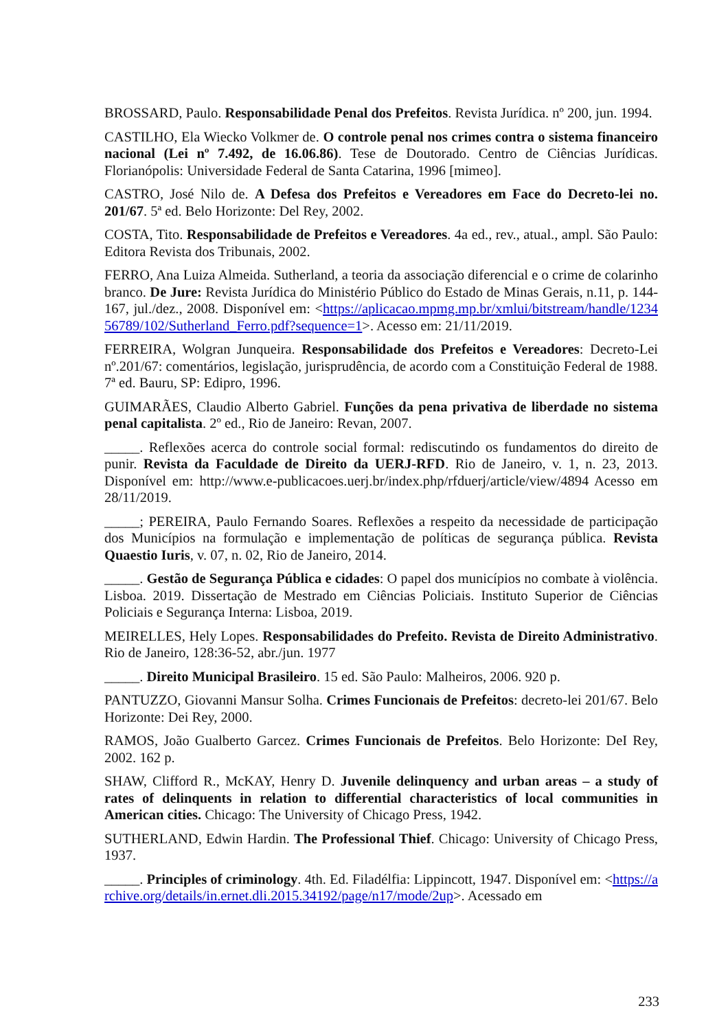BROSSARD, Paulo. Responsabilidade Penal dos Prefeitos. Revista Jurídica. nº 200, jun. 1994.
CASTILHO, Ela Wiecko Volkmer de. O controle penal nos crimes contra o sistema financeiro nacional (Lei nº 7.492, de 16.06.86). Tese de Doutorado. Centro de Ciências Jurídicas. Florianópolis: Universidade Federal de Santa Catarina, 1996 [mimeo].
CASTRO, José Nilo de. A Defesa dos Prefeitos e Vereadores em Face do Decreto-lei no. 201/67. 5ª ed. Belo Horizonte: Del Rey, 2002.
COSTA, Tito. Responsabilidade de Prefeitos e Vereadores. 4a ed., rev., atual., ampl. São Paulo: Editora Revista dos Tribunais, 2002.
FERRO, Ana Luiza Almeida. Sutherland, a teoria da associação diferencial e o crime de colarinho branco. De Jure: Revista Jurídica do Ministério Público do Estado de Minas Gerais, n.11, p. 144-167, jul./dez., 2008. Disponível em: <https://aplicacao.mpmg.mp.br/xmlui/bitstream/handle/123456789/102/Sutherland_Ferro.pdf?sequence=1>. Acesso em: 21/11/2019.
FERREIRA, Wolgran Junqueira. Responsabilidade dos Prefeitos e Vereadores: Decreto-Lei nº.201/67: comentários, legislação, jurisprudência, de acordo com a Constituição Federal de 1988. 7ª ed. Bauru, SP: Edipro, 1996.
GUIMARÃES, Claudio Alberto Gabriel. Funções da pena privativa de liberdade no sistema penal capitalista. 2º ed., Rio de Janeiro: Revan, 2007.
_____. Reflexões acerca do controle social formal: rediscutindo os fundamentos do direito de punir. Revista da Faculdade de Direito da UERJ-RFD. Rio de Janeiro, v. 1, n. 23, 2013. Disponível em: http://www.e-publicacoes.uerj.br/index.php/rfduerj/article/view/4894 Acesso em 28/11/2019.
_____; PEREIRA, Paulo Fernando Soares. Reflexões a respeito da necessidade de participação dos Municípios na formulação e implementação de políticas de segurança pública. Revista Quaestio Iuris, v. 07, n. 02, Rio de Janeiro, 2014.
_____. Gestão de Segurança Pública e cidades: O papel dos municípios no combate à violência. Lisboa. 2019. Dissertação de Mestrado em Ciências Policiais. Instituto Superior de Ciências Policiais e Segurança Interna: Lisboa, 2019.
MEIRELLES, Hely Lopes. Responsabilidades do Prefeito. Revista de Direito Administrativo. Rio de Janeiro, 128:36-52, abr./jun. 1977
_____. Direito Municipal Brasileiro. 15 ed. São Paulo: Malheiros, 2006. 920 p.
PANTUZZO, Giovanni Mansur Solha. Crimes Funcionais de Prefeitos: decreto-lei 201/67. Belo Horizonte: Dei Rey, 2000.
RAMOS, João Gualberto Garcez. Crimes Funcionais de Prefeitos. Belo Horizonte: DeI Rey, 2002. 162 p.
SHAW, Clifford R., McKAY, Henry D. Juvenile delinquency and urban areas – a study of rates of delinquents in relation to differential characteristics of local communities in American cities. Chicago: The University of Chicago Press, 1942.
SUTHERLAND, Edwin Hardin. The Professional Thief. Chicago: University of Chicago Press, 1937.
_____. Principles of criminology. 4th. Ed. Filadélfia: Lippincott, 1947. Disponível em: <https://archive.org/details/in.ernet.dli.2015.34192/page/n17/mode/2up>. Acessado em
233